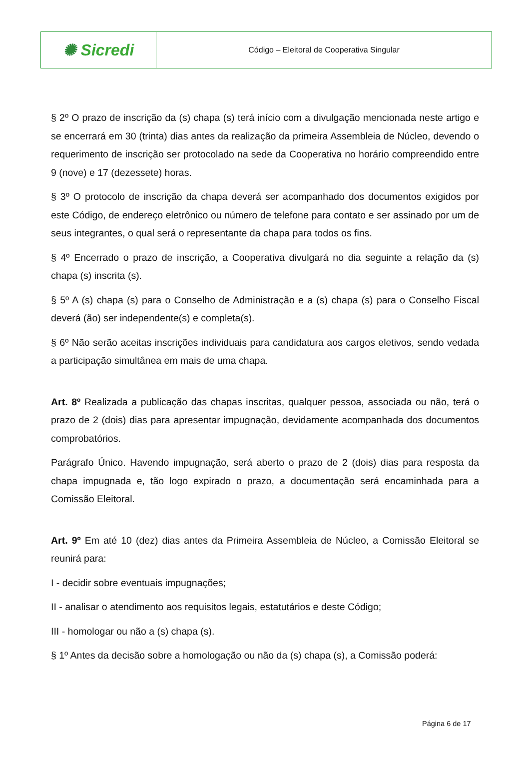| ✺ Sicredi | Código – Eleitoral de Cooperativa Singular |
§ 2º O prazo de inscrição da (s) chapa (s) terá início com a divulgação mencionada neste artigo e se encerrará em 30 (trinta) dias antes da realização da primeira Assembleia de Núcleo, devendo o requerimento de inscrição ser protocolado na sede da Cooperativa no horário compreendido entre 9 (nove) e 17 (dezessete) horas.
§ 3º O protocolo de inscrição da chapa deverá ser acompanhado dos documentos exigidos por este Código, de endereço eletrônico ou número de telefone para contato e ser assinado por um de seus integrantes, o qual será o representante da chapa para todos os fins.
§ 4º Encerrado o prazo de inscrição, a Cooperativa divulgará no dia seguinte a relação da (s) chapa (s) inscrita (s).
§ 5º A (s) chapa (s) para o Conselho de Administração e a (s) chapa (s) para o Conselho Fiscal deverá (ão) ser independente(s) e completa(s).
§ 6º Não serão aceitas inscrições individuais para candidatura aos cargos eletivos, sendo vedada a participação simultânea em mais de uma chapa.
Art. 8º Realizada a publicação das chapas inscritas, qualquer pessoa, associada ou não, terá o prazo de 2 (dois) dias para apresentar impugnação, devidamente acompanhada dos documentos comprobatórios.
Parágrafo Único. Havendo impugnação, será aberto o prazo de 2 (dois) dias para resposta da chapa impugnada e, tão logo expirado o prazo, a documentação será encaminhada para a Comissão Eleitoral.
Art. 9º Em até 10 (dez) dias antes da Primeira Assembleia de Núcleo, a Comissão Eleitoral se reunirá para:
I - decidir sobre eventuais impugnações;
II - analisar o atendimento aos requisitos legais, estatutários e deste Código;
III - homologar ou não a (s) chapa (s).
§ 1º Antes da decisão sobre a homologação ou não da (s) chapa (s), a Comissão poderá:
Página 6 de 17